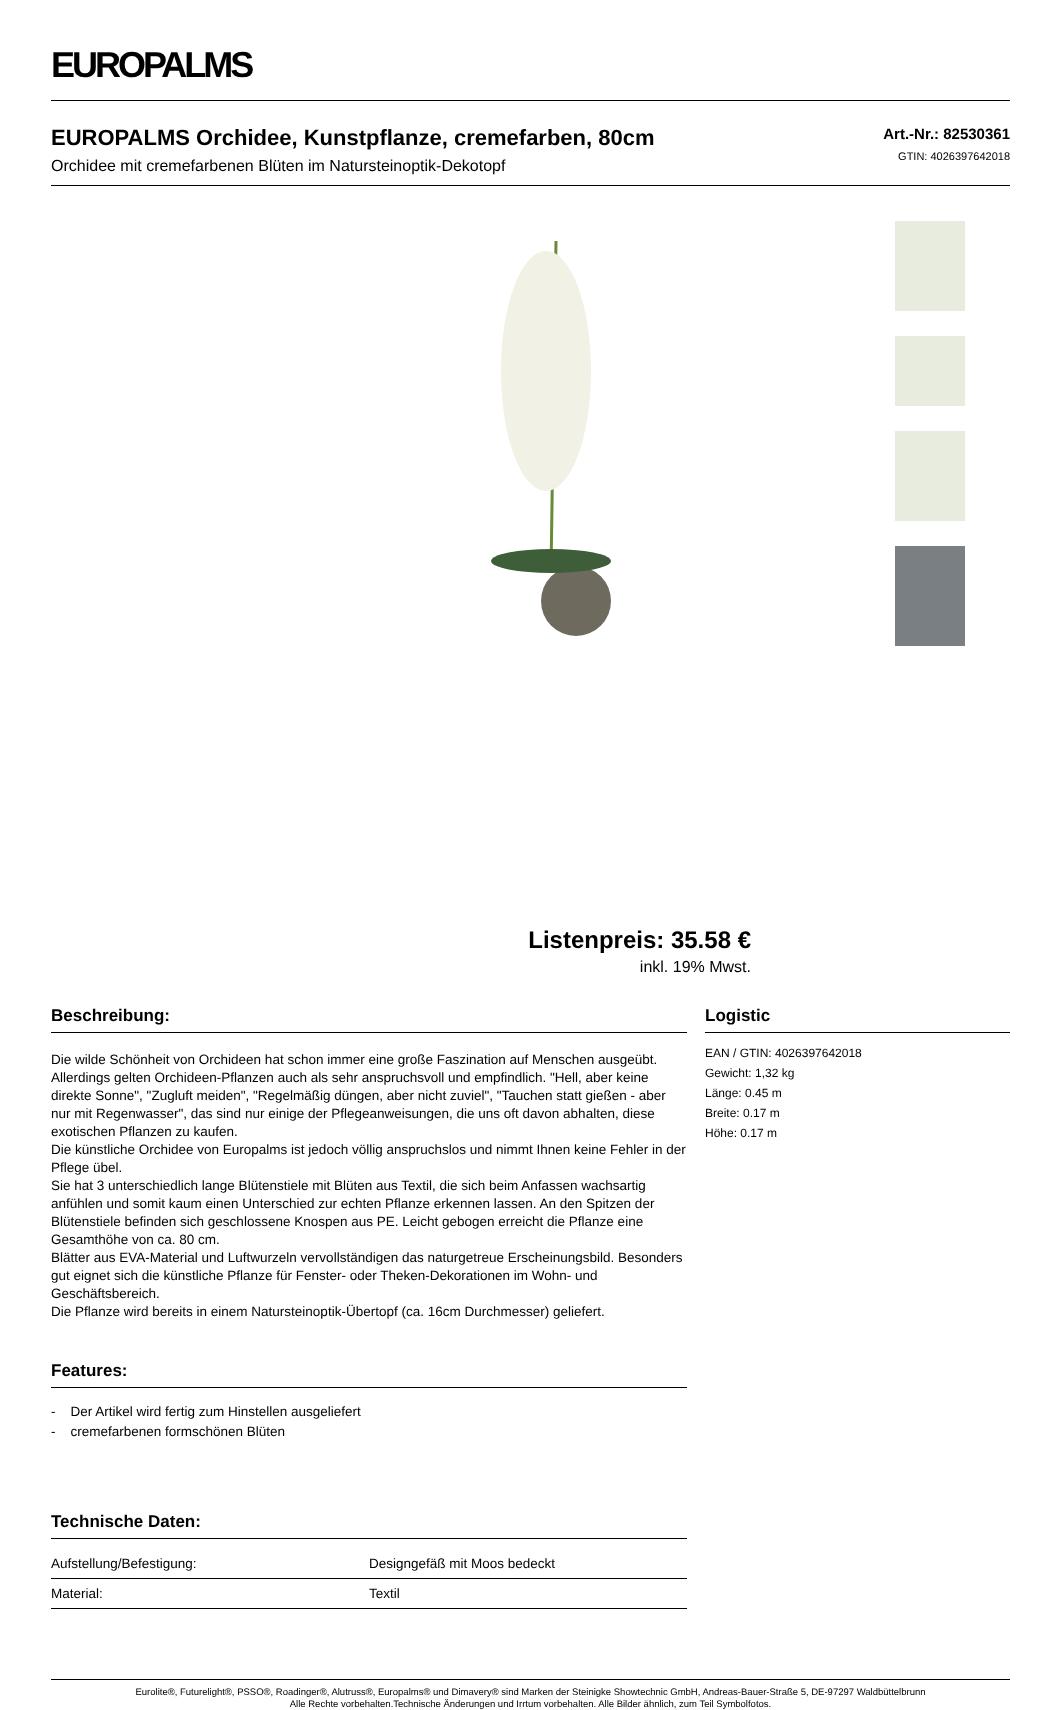EUROPALMS
EUROPALMS Orchidee, Kunstpflanze, cremefarben, 80cm
Orchidee mit cremefarbenen Blüten im Natursteinoptik-Dekotopf
Art.-Nr.: 82530361
GTIN: 4026397642018
Listenpreis: 35.58 €
inkl. 19% Mwst.
Beschreibung:
Die wilde Schönheit von Orchideen hat schon immer eine große Faszination auf Menschen ausgeübt. Allerdings gelten Orchideen-Pflanzen auch als sehr anspruchsvoll und empfindlich. "Hell, aber keine direkte Sonne", "Zugluft meiden", "Regelmäßig düngen, aber nicht zuviel", "Tauchen statt gießen - aber nur mit Regenwasser", das sind nur einige der Pflegeanweisungen, die uns oft davon abhalten, diese exotischen Pflanzen zu kaufen.
Die künstliche Orchidee von Europalms ist jedoch völlig anspruchslos und nimmt Ihnen keine Fehler in der Pflege übel.
Sie hat 3 unterschiedlich lange Blütenstiele mit Blüten aus Textil, die sich beim Anfassen wachsartig anfühlen und somit kaum einen Unterschied zur echten Pflanze erkennen lassen. An den Spitzen der Blütenstiele befinden sich geschlossene Knospen aus PE. Leicht gebogen erreicht die Pflanze eine Gesamthöhe von ca. 80 cm.
Blätter aus EVA-Material und Luftwurzeln vervollständigen das naturgetreue Erscheinungsbild. Besonders gut eignet sich die künstliche Pflanze für Fenster- oder Theken-Dekorationen im Wohn- und Geschäftsbereich.
Die Pflanze wird bereits in einem Natursteinoptik-Übertopf (ca. 16cm Durchmesser) geliefert.
Features:
- Der Artikel wird fertig zum Hinstellen ausgeliefert
- cremefarbenen formschönen Blüten
Technische Daten:
| Aufstellung/Befestigung: | Designgefäß mit Moos bedeckt |
| Material: | Textil |
Logistic
EAN / GTIN: 4026397642018
Gewicht: 1,32 kg
Länge: 0.45 m
Breite: 0.17 m
Höhe: 0.17 m
Eurolite®, Futurelight®, PSSO®, Roadinger®, Alutruss®, Europalms® und Dimavery® sind Marken der Steinigke Showtechnic GmbH, Andreas-Bauer-Straße 5, DE-97297 Waldbüttelbrunn
Alle Rechte vorbehalten.Technische Änderungen und Irrtum vorbehalten. Alle Bilder ähnlich, zum Teil Symbolfotos.